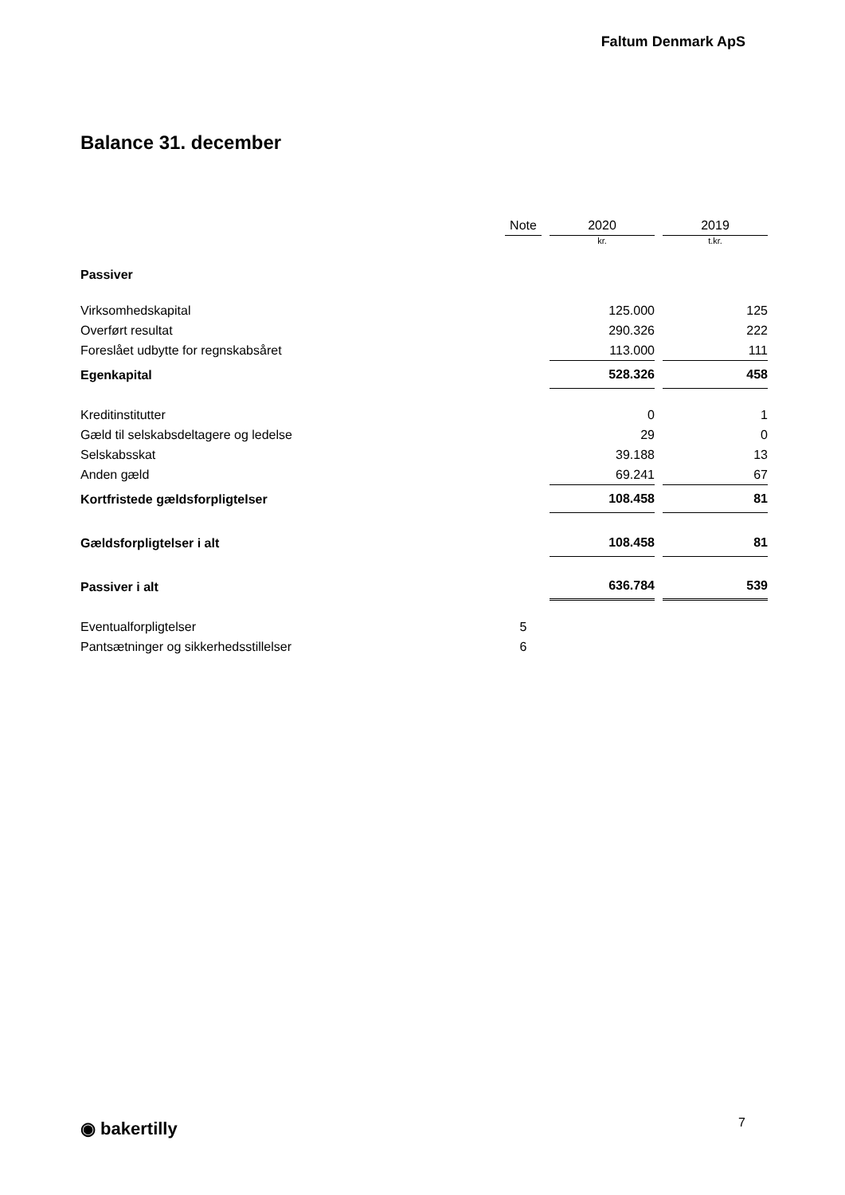Faltum Denmark ApS
Balance 31. december
| | Note | | 2020 | | 2019 |
| | | | kr. | | t.kr. |
| Passiver | | | | | |
| Virksomhedskapital | | | 125.000 | | 125 |
| Overført resultat | | | 290.326 | | 222 |
| Foreslået udbytte for regnskabsåret | | | 113.000 | | 111 |
| Egenkapital | | | 528.326 | | 458 |
| Kreditinstitutter | | | 0 | | 1 |
| Gæld til selskabsdeltagere og ledelse | | | 29 | | 0 |
| Selskabsskat | | | 39.188 | | 13 |
| Anden gæld | | | 69.241 | | 67 |
| Kortfristede gældsforpligtelser | | | 108.458 | | 81 |
| Gældsforpligtelser i alt | | | 108.458 | | 81 |
| Passiver i alt | | | 636.784 | | 539 |
| Eventualforpligtelser | 5 | | | | |
| Pantsætninger og sikkerhedsstillelser | 6 | | | | |
◉ bakertilly 7